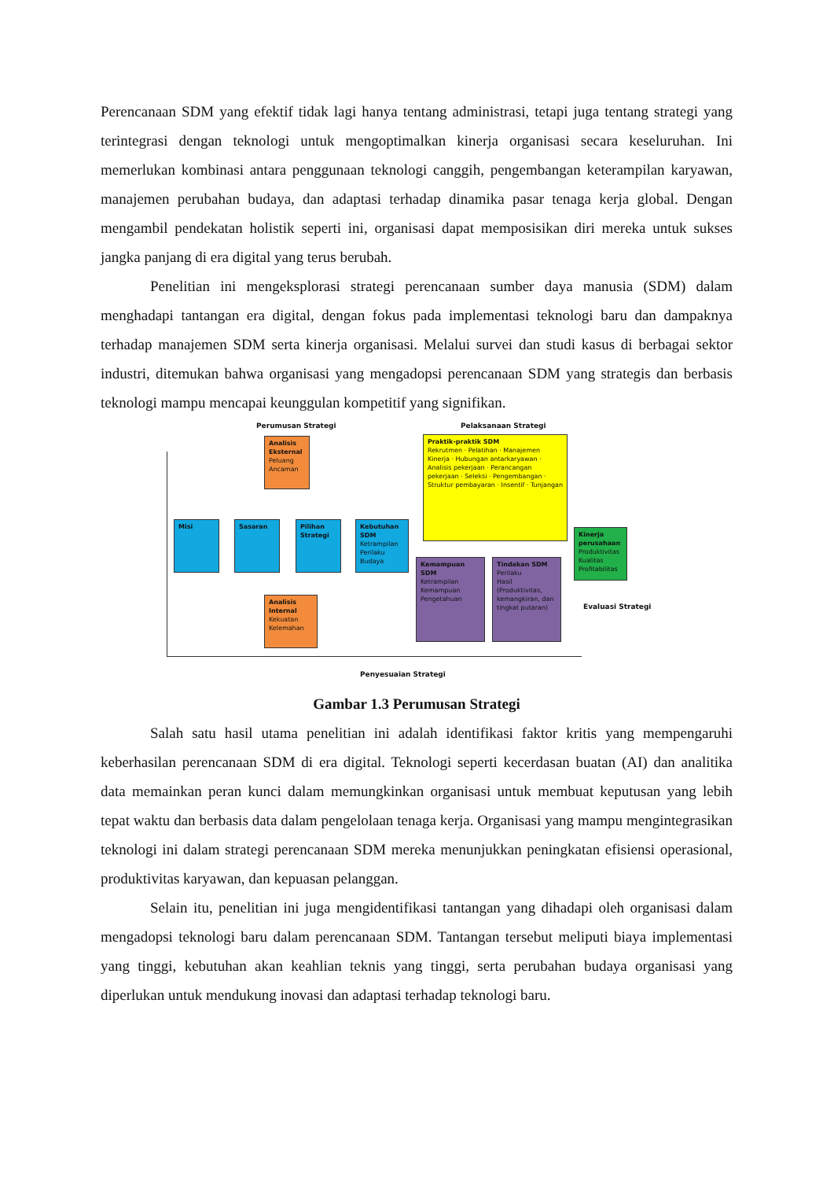Perencanaan SDM yang efektif tidak lagi hanya tentang administrasi, tetapi juga tentang strategi yang terintegrasi dengan teknologi untuk mengoptimalkan kinerja organisasi secara keseluruhan. Ini memerlukan kombinasi antara penggunaan teknologi canggih, pengembangan keterampilan karyawan, manajemen perubahan budaya, dan adaptasi terhadap dinamika pasar tenaga kerja global. Dengan mengambil pendekatan holistik seperti ini, organisasi dapat memposisikan diri mereka untuk sukses jangka panjang di era digital yang terus berubah.
Penelitian ini mengeksplorasi strategi perencanaan sumber daya manusia (SDM) dalam menghadapi tantangan era digital, dengan fokus pada implementasi teknologi baru dan dampaknya terhadap manajemen SDM serta kinerja organisasi. Melalui survei dan studi kasus di berbagai sektor industri, ditemukan bahwa organisasi yang mengadopsi perencanaan SDM yang strategis dan berbasis teknologi mampu mencapai keunggulan kompetitif yang signifikan.
Perumusan Strategi Pelaksanaan Strategi
Analisis Eksternal
Peluang
Ancaman
Praktik-praktik SDM
Rekrutmen · Pelatihan · Manajemen Kinerja · Hubungan antarkaryawan · Analisis pekerjaan · Perancangan pekerjaan · Seleksi · Pengembangan · Struktur pembayaran · Insentif · Tunjangan
Misi Sasaran
Pilihan Strategi
Kebutuhan SDM
Ketrampilan
Perilaku
Budaya
Kinerja perusahaan
Produktivitas
Kualitas
Profitabilitas
Kemampuan SDM
Ketrampilan
Kemampuan
Pengetahuan
Tindakan SDM
Perilaku
Hasil (Produktivitas, kemangkiran, dan tingkat putaran)
Analisis Internal
Kekuatan
Kelemahan
Evaluasi Strategi
Penyesuaian Strategi
Gambar 1.3 Perumusan Strategi
Salah satu hasil utama penelitian ini adalah identifikasi faktor kritis yang mempengaruhi keberhasilan perencanaan SDM di era digital. Teknologi seperti kecerdasan buatan (AI) dan analitika data memainkan peran kunci dalam memungkinkan organisasi untuk membuat keputusan yang lebih tepat waktu dan berbasis data dalam pengelolaan tenaga kerja. Organisasi yang mampu mengintegrasikan teknologi ini dalam strategi perencanaan SDM mereka menunjukkan peningkatan efisiensi operasional, produktivitas karyawan, dan kepuasan pelanggan.
Selain itu, penelitian ini juga mengidentifikasi tantangan yang dihadapi oleh organisasi dalam mengadopsi teknologi baru dalam perencanaan SDM. Tantangan tersebut meliputi biaya implementasi yang tinggi, kebutuhan akan keahlian teknis yang tinggi, serta perubahan budaya organisasi yang diperlukan untuk mendukung inovasi dan adaptasi terhadap teknologi baru.